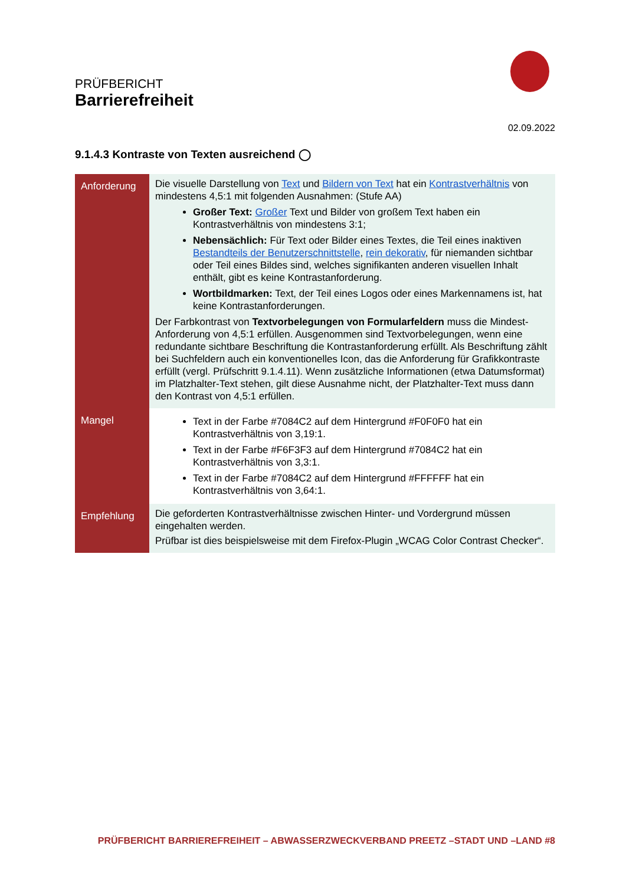PRÜFBERICHT
Barrierefreiheit
02.09.2022
9.1.4.3 Kontraste von Texten ausreichend ◯
| Anforderung | Die visuelle Darstellung von Text und Bildern von Text hat ein Kontrastverhältnis von mindestens 4,5:1 mit folgenden Ausnahmen: (Stufe AA) Großer Text: Großer Text und Bilder von großem Text haben ein Kontrastverhältnis von mindestens 3:1; Nebensächlich: Für Text oder Bilder eines Textes, die Teil eines inaktiven Bestandteils der Benutzerschnittstelle , rein dekorativ , für niemanden sichtbar oder Teil eines Bildes sind, welches signifikanten anderen visuellen Inhalt enthält, gibt es keine Kontrastanforderung. Wortbildmarken: Text, der Teil eines Logos oder eines Markennamens ist, hat keine Kontrastanforderungen. Der Farbkontrast von Textvorbelegungen von Formularfeldern muss die Mindest-Anforderung von 4,5:1 erfüllen. Ausgenommen sind Textvorbelegungen, wenn eine redundante sichtbare Beschriftung die Kontrastanforderung erfüllt. Als Beschriftung zählt bei Suchfeldern auch ein konventionelles Icon, das die Anforderung für Grafikkontraste erfüllt (vergl. Prüfschritt 9.1.4.11). Wenn zusätzliche Informationen (etwa Datumsformat) im Platzhalter-Text stehen, gilt diese Ausnahme nicht, der Platzhalter-Text muss dann den Kontrast von 4,5:1 erfüllen. |
| Mangel | Text in der Farbe #7084C2 auf dem Hintergrund #F0F0F0 hat ein Kontrastverhältnis von 3,19:1. Text in der Farbe #F6F3F3 auf dem Hintergrund #7084C2 hat ein Kontrastverhältnis von 3,3:1. Text in der Farbe #7084C2 auf dem Hintergrund #FFFFFF hat ein Kontrastverhältnis von 3,64:1. |
| Empfehlung | Die geforderten Kontrastverhältnisse zwischen Hinter- und Vordergrund müssen eingehalten werden. Prüfbar ist dies beispielsweise mit dem Firefox-Plugin „WCAG Color Contrast Checker“. |
PRÜFBERICHT BARRIEREFREIHEIT – ABWASSERZWECKVERBAND PREETZ –STADT UND –LAND #8